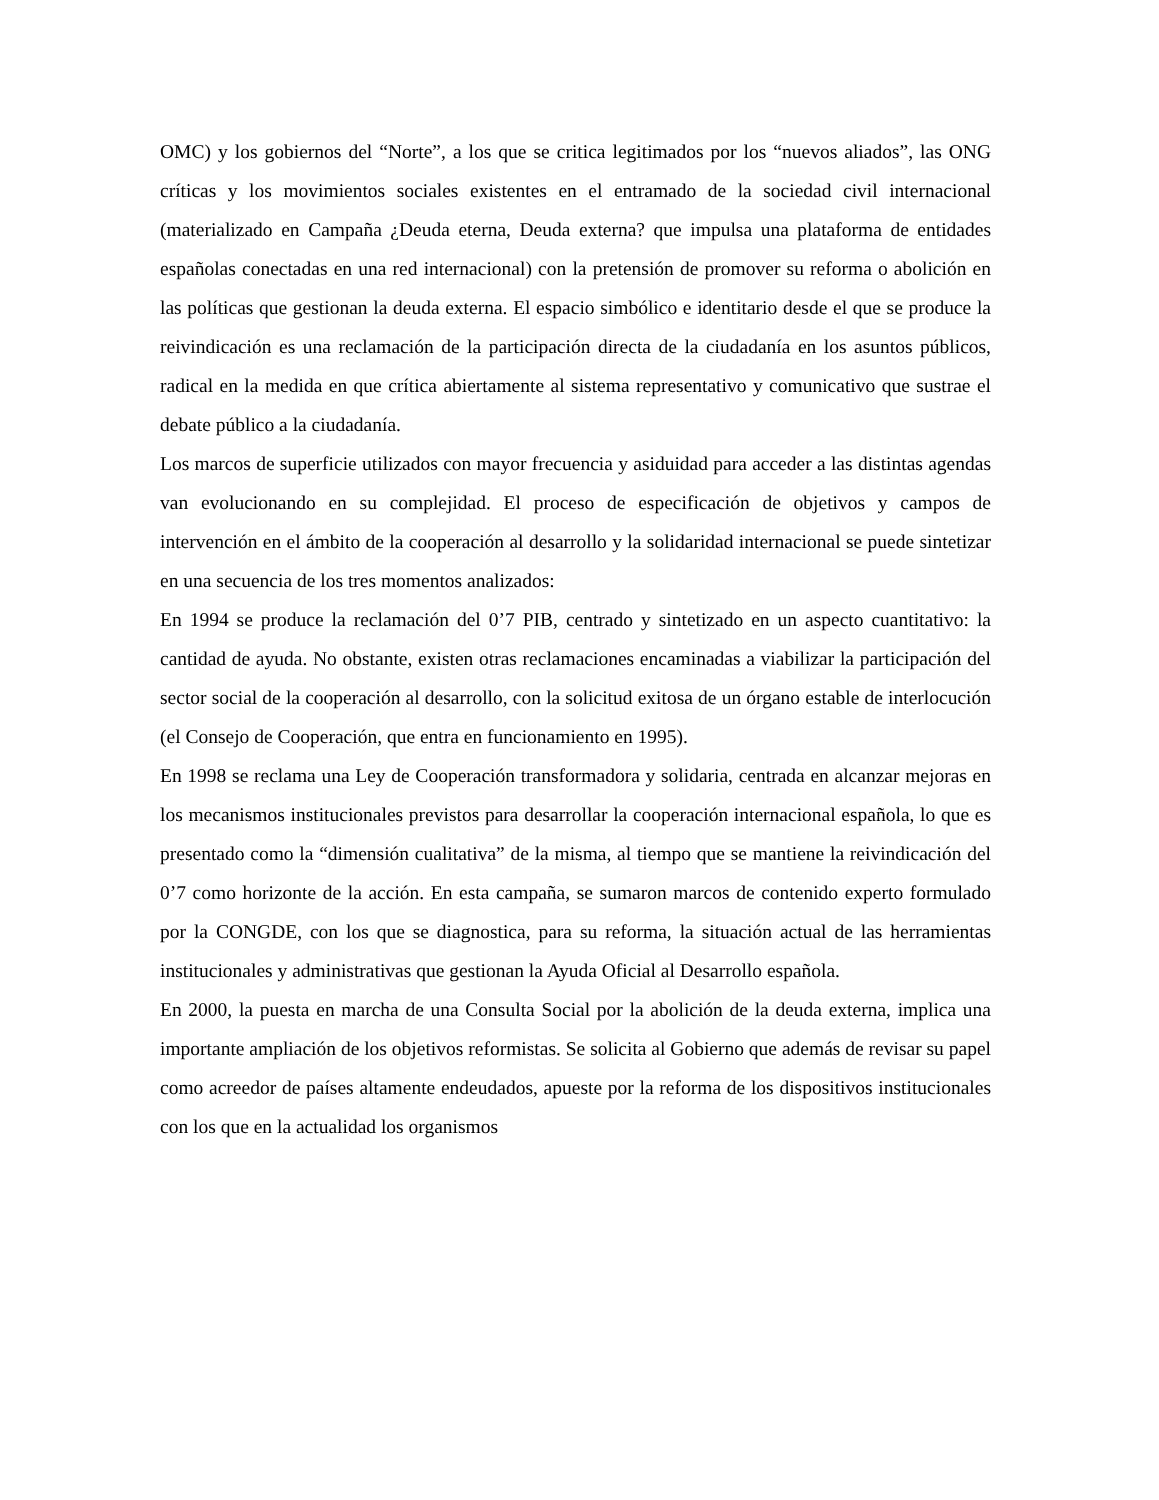OMC) y los gobiernos del “Norte”, a los que se critica legitimados por los “nuevos aliados”, las ONG críticas y los movimientos sociales existentes en el entramado de la sociedad civil internacional (materializado en Campaña ¿Deuda eterna, Deuda externa? que impulsa una plataforma de entidades españolas conectadas en una red internacional) con la pretensión de promover su reforma o abolición en las políticas que gestionan la deuda externa. El espacio simbólico e identitario desde el que se produce la reivindicación es una reclamación de la participación directa de la ciudadanía en los asuntos públicos, radical en la medida en que crítica abiertamente al sistema representativo y comunicativo que sustrae el debate público a la ciudadanía.
Los marcos de superficie utilizados con mayor frecuencia y asiduidad para acceder a las distintas agendas van evolucionando en su complejidad. El proceso de especificación de objetivos y campos de intervención en el ámbito de la cooperación al desarrollo y la solidaridad internacional se puede sintetizar en una secuencia de los tres momentos analizados:
En 1994 se produce la reclamación del 0’7 PIB, centrado y sintetizado en un aspecto cuantitativo: la cantidad de ayuda. No obstante, existen otras reclamaciones encaminadas a viabilizar la participación del sector social de la cooperación al desarrollo, con la solicitud exitosa de un órgano estable de interlocución (el Consejo de Cooperación, que entra en funcionamiento en 1995).
En 1998 se reclama una Ley de Cooperación transformadora y solidaria, centrada en alcanzar mejoras en los mecanismos institucionales previstos para desarrollar la cooperación internacional española, lo que es presentado como la “dimensión cualitativa” de la misma, al tiempo que se mantiene la reivindicación del 0’7 como horizonte de la acción. En esta campaña, se sumaron marcos de contenido experto formulado por la CONGDE, con los que se diagnostica, para su reforma, la situación actual de las herramientas institucionales y administrativas que gestionan la Ayuda Oficial al Desarrollo española.
En 2000, la puesta en marcha de una Consulta Social por la abolición de la deuda externa, implica una importante ampliación de los objetivos reformistas. Se solicita al Gobierno que además de revisar su papel como acreedor de países altamente endeudados, apueste por la reforma de los dispositivos institucionales con los que en la actualidad los organismos